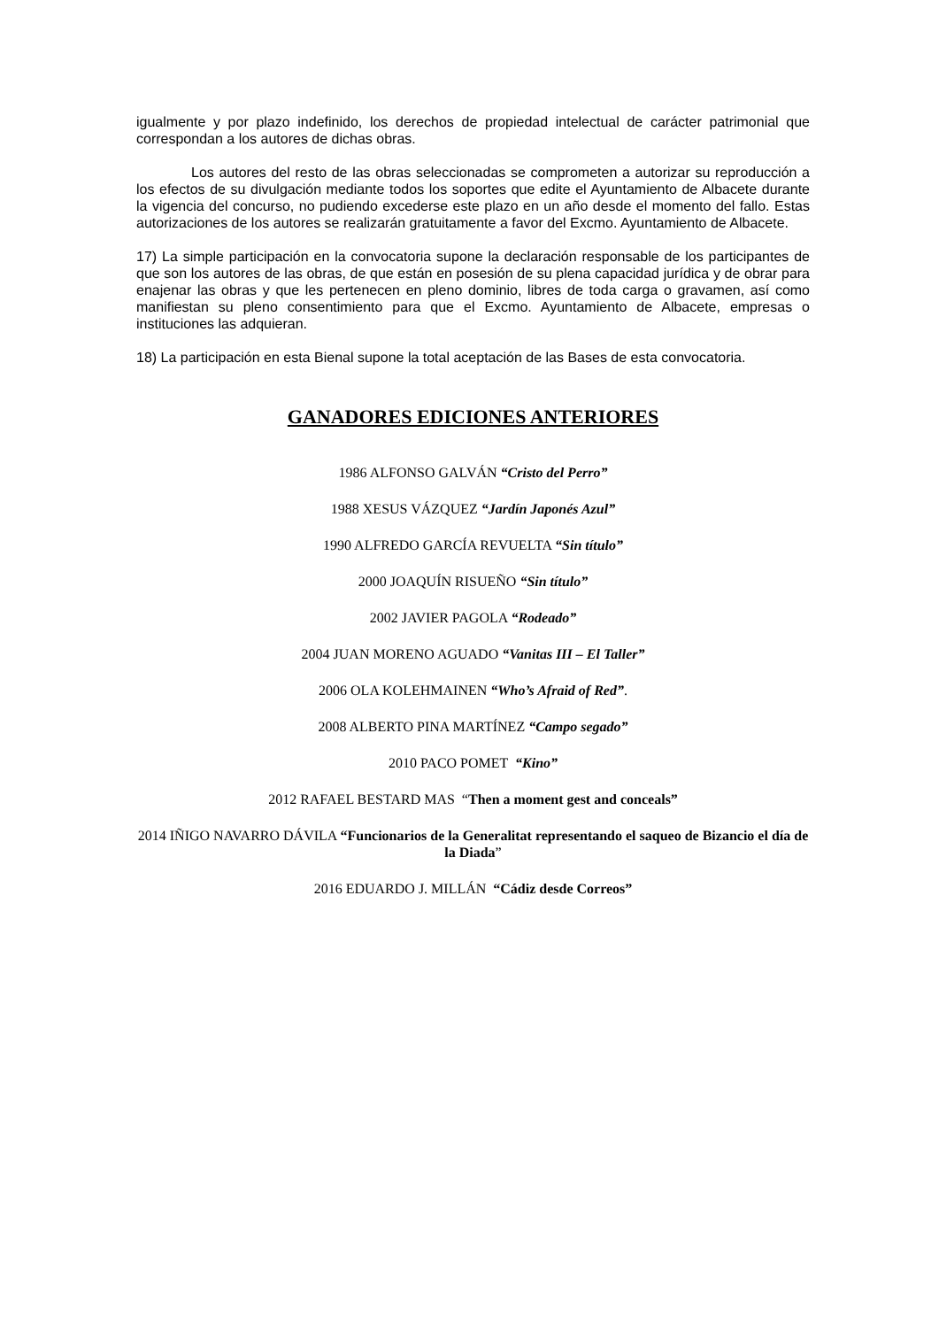igualmente y por plazo indefinido, los derechos de propiedad intelectual de carácter patrimonial que correspondan a los autores de dichas obras.
Los autores del resto de las obras seleccionadas se comprometen a autorizar su reproducción a los efectos de su divulgación mediante todos los soportes que edite el Ayuntamiento de Albacete durante la vigencia del concurso, no pudiendo excederse este plazo en un año desde el momento del fallo. Estas autorizaciones de los autores se realizarán gratuitamente a favor del Excmo. Ayuntamiento de Albacete.
17) La simple participación en la convocatoria supone la declaración responsable de los participantes de que son los autores de las obras, de que están en posesión de su plena capacidad jurídica y de obrar para enajenar las obras y que les pertenecen en pleno dominio, libres de toda carga o gravamen, así como manifiestan su pleno consentimiento para que el Excmo. Ayuntamiento de Albacete, empresas o instituciones las adquieran.
18) La participación en esta Bienal supone la total aceptación de las Bases de esta convocatoria.
GANADORES EDICIONES ANTERIORES
1986 ALFONSO GALVÁN “Cristo del Perro”
1988 XESUS VÁZQUEZ “Jardín Japonés Azul”
1990 ALFREDO GARCÍA REVUELTA “Sin título”
2000 JOAQUÍN RISUEÑO “Sin título”
2002 JAVIER PAGOLA “Rodeado”
2004 JUAN MORENO AGUADO “Vanitas III – El Taller”
2006 OLA KOLEHMAINEN “Who’s Afraid of Red”.
2008 ALBERTO PINA MARTÍNEZ “Campo segado”
2010 PACO POMET “Kino”
2012 RAFAEL BESTARD MAS “Then a moment gest and conceals”
2014 IÑIGO NAVARRO DÁVILA “Funcionarios de la Generalitat representando el saqueo de Bizancio el día de la Diada”
2016 EDUARDO J. MILLÁN “Cádiz desde Correos”